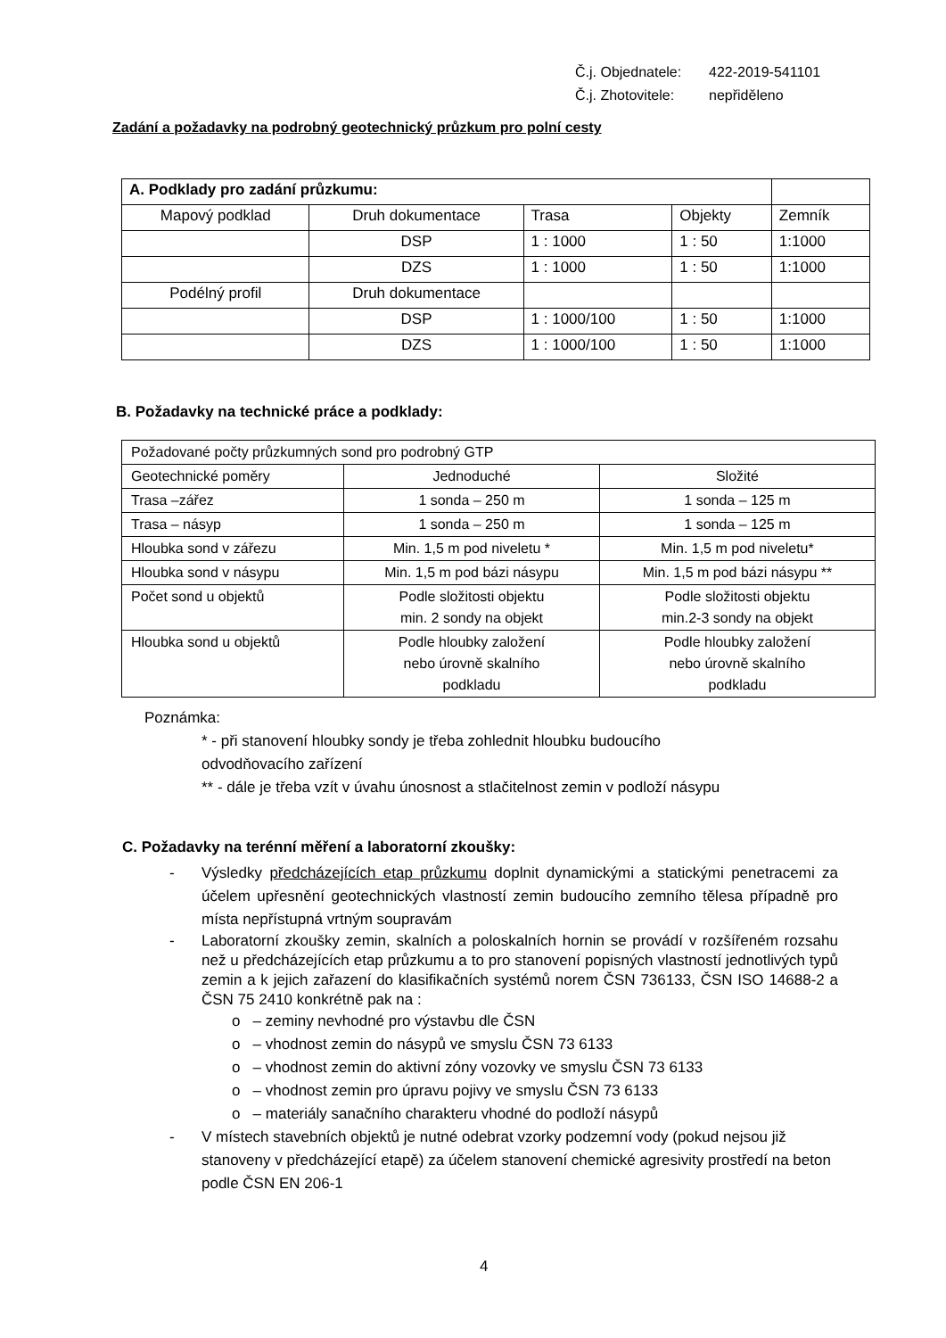Č.j. Objednatele: 422-2019-541101
Č.j. Zhotovitele: nepřiděleno
Zadání a požadavky na podrobný geotechnický průzkum pro polní cesty
| A. Podklady pro zadání průzkumu: | | | | |
| Mapový podklad | Druh dokumentace | Trasa | Objekty | Zemník |
| | DSP | 1 : 1000 | 1 : 50 | 1:1000 |
| | DZS | 1 : 1000 | 1 : 50 | 1:1000 |
| Podélný profil | Druh dokumentace | | | |
| | DSP | 1 : 1000/100 | 1 : 50 | 1:1000 |
| | DZS | 1 : 1000/100 | 1 : 50 | 1:1000 |
B. Požadavky na technické práce a podklady:
| Požadované počty průzkumných sond pro podrobný GTP | | |
| Geotechnické poměry | Jednoduché | Složité |
| Trasa –zářez | 1 sonda – 250 m | 1 sonda – 125 m |
| Trasa – násyp | 1 sonda – 250 m | 1 sonda – 125 m |
| Hloubka sond v zářezu | Min. 1,5 m pod niveletu * | Min. 1,5 m pod niveletu* |
| Hloubka sond v násypu | Min. 1,5 m pod bázi násypu | Min. 1,5 m pod bázi násypu ** |
| Počet sond u objektů | Podle složitosti objektu min. 2 sondy na objekt | Podle složitosti objektu min.2-3 sondy na objekt |
| Hloubka sond u objektů | Podle hloubky založení nebo úrovně skalního podkladu | Podle hloubky založení nebo úrovně skalního podkladu |
Poznámka:
* - při stanovení hloubky sondy je třeba zohlednit hloubku budoucího
odvodňovacího zařízení
** - dále je třeba vzít v úvahu únosnost a stlačitelnost zemin v podloží násypu
C. Požadavky na terénní měření a laboratorní zkoušky:
- Výsledky předcházejících etap průzkumu doplnit dynamickými a statickými penetracemi za účelem upřesnění geotechnických vlastností zemin budoucího zemního tělesa případně pro místa nepřístupná vrtným soupravám
- Laboratorní zkoušky zemin, skalních a poloskalních hornin se provádí v rozšířeném rozsahu než u předcházejících etap průzkumu a to pro stanovení popisných vlastností jednotlivých typů zemin a k jejich zařazení do klasifikačních systémů norem ČSN 736133, ČSN ISO 14688-2 a ČSN 75 2410 konkrétně pak na :
o – zeminy nevhodné pro výstavbu dle ČSN
o – vhodnost zemin do násypů ve smyslu ČSN 73 6133
o – vhodnost zemin do aktivní zóny vozovky ve smyslu ČSN 73 6133
o – vhodnost zemin pro úpravu pojivy ve smyslu ČSN 73 6133
o – materiály sanačního charakteru vhodné do podloží násypů
- V místech stavebních objektů je nutné odebrat vzorky podzemní vody (pokud nejsou již stanoveny v předcházející etapě) za účelem stanovení chemické agresivity prostředí na beton podle ČSN EN 206-1
4